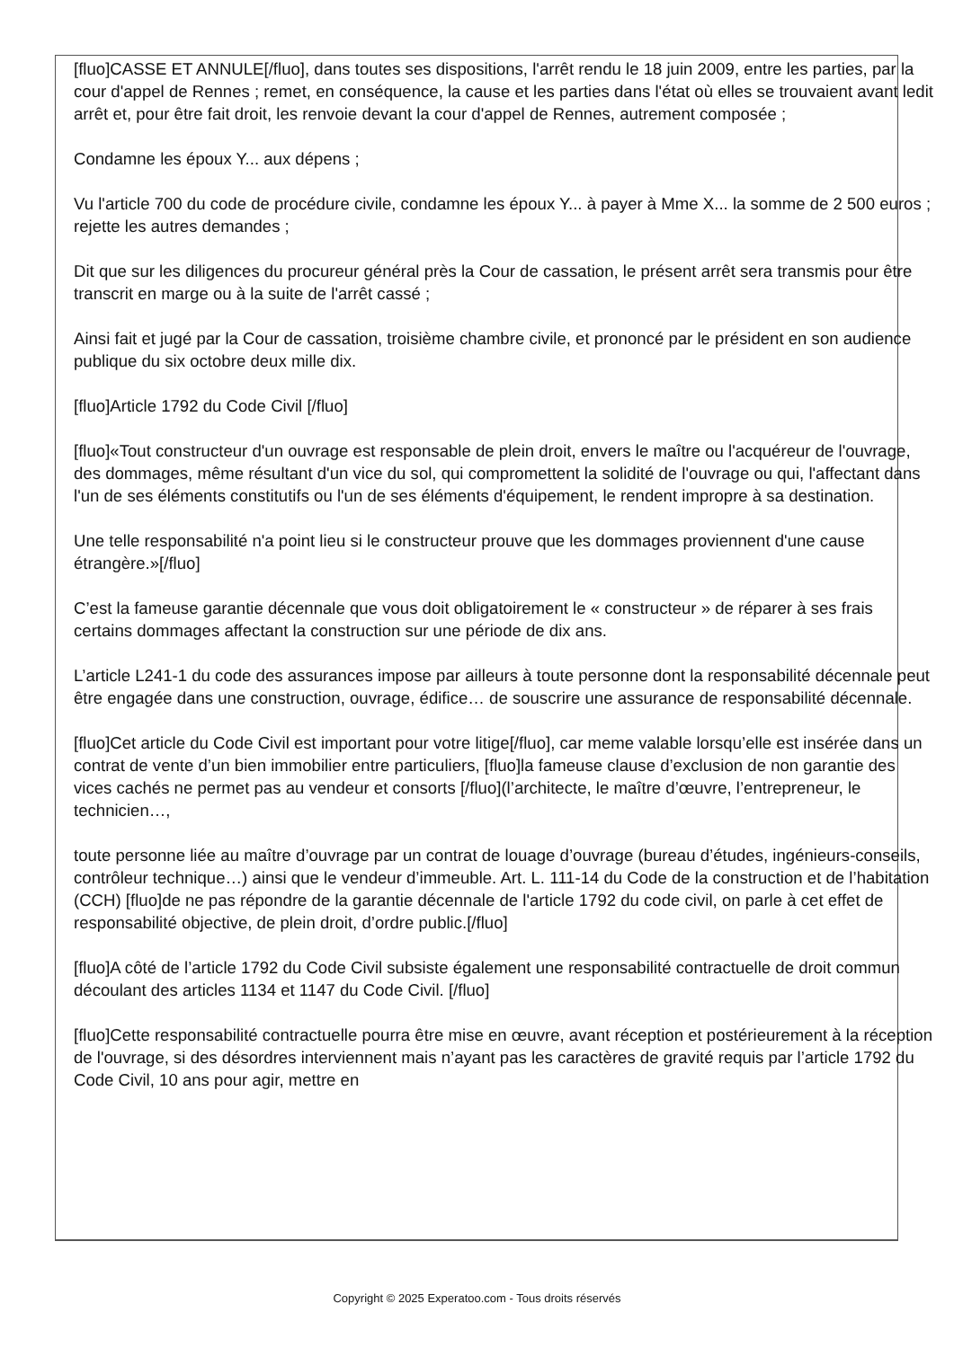[fluo]CASSE ET ANNULE[/fluo], dans toutes ses dispositions, l'arrêt rendu le 18 juin 2009, entre les parties, par la cour d'appel de Rennes ; remet, en conséquence, la cause et les parties dans l'état où elles se trouvaient avant ledit arrêt et, pour être fait droit, les renvoie devant la cour d'appel de Rennes, autrement composée ;
Condamne les époux Y... aux dépens ;
Vu l'article 700 du code de procédure civile, condamne les époux Y... à payer à Mme X... la somme de 2 500 euros ; rejette les autres demandes ;
Dit que sur les diligences du procureur général près la Cour de cassation, le présent arrêt sera transmis pour être transcrit en marge ou à la suite de l'arrêt cassé ;
Ainsi fait et jugé par la Cour de cassation, troisième chambre civile, et prononcé par le président en son audience publique du six octobre deux mille dix.
[fluo]Article 1792 du Code Civil [/fluo]
[fluo]«Tout constructeur d'un ouvrage est responsable de plein droit, envers le maître ou l'acquéreur de l'ouvrage, des dommages, même résultant d'un vice du sol, qui compromettent la solidité de l'ouvrage ou qui, l'affectant dans l'un de ses éléments constitutifs ou l'un de ses éléments d'équipement, le rendent impropre à sa destination.
Une telle responsabilité n'a point lieu si le constructeur prouve que les dommages proviennent d'une cause étrangère.»[/fluo]
C’est la fameuse garantie décennale que vous doit obligatoirement le « constructeur » de réparer à ses frais certains dommages affectant la construction sur une période de dix ans.
L’article L241-1 du code des assurances impose par ailleurs à toute personne dont la responsabilité décennale peut être engagée dans une construction, ouvrage, édifice… de souscrire une assurance de responsabilité décennale.
[fluo]Cet article du Code Civil est important pour votre litige[/fluo], car meme valable lorsqu’elle est insérée dans un contrat de vente d’un bien immobilier entre particuliers, [fluo]la fameuse clause d’exclusion de non garantie des vices cachés ne permet pas au vendeur et consorts [/fluo](l’architecte, le maître d’œuvre, l’entrepreneur, le technicien…,
toute personne liée au maître d’ouvrage par un contrat de louage d’ouvrage (bureau d’études, ingénieurs-conseils, contrôleur technique…) ainsi que le vendeur d’immeuble. Art. L. 111-14 du Code de la construction et de l’habitation (CCH) [fluo]de ne pas répondre de la garantie décennale de l'article 1792 du code civil, on parle à cet effet de responsabilité objective, de plein droit, d’ordre public.[/fluo]
[fluo]A côté de l’article 1792 du Code Civil subsiste également une responsabilité contractuelle de droit commun découlant des articles 1134 et 1147 du Code Civil. [/fluo]
[fluo]Cette responsabilité contractuelle pourra être mise en œuvre, avant réception et postérieurement à la réception de l'ouvrage, si des désordres interviennent mais n’ayant pas les caractères de gravité requis par l’article 1792 du Code Civil, 10 ans pour agir, mettre en
Copyright © 2025 Experatoo.com - Tous droits réservés